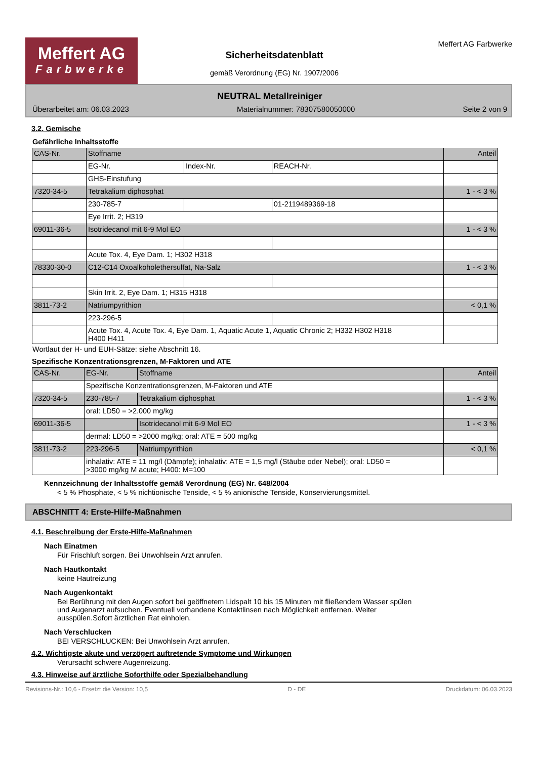Meffert AG
Farbwerke
Sicherheitsdatenblatt
gemäß Verordnung (EG) Nr. 1907/2006
Meffert AG Farbwerke
NEUTRAL Metallreiniger
Überarbeitet am: 06.03.2023 Materialnummer: 78307580050000 Seite 2 von 9
3.2. Gemische
Gefährliche Inhaltsstoffe
| CAS-Nr. | Stoffname | | | Anteil |
| | EG-Nr. | Index-Nr. | REACH-Nr. | |
| | GHS-Einstufung | | | |
| 7320-34-5 | Tetrakalium diphosphat | | | 1 - < 3 % |
| | 230-785-7 | | 01-2119489369-18 | |
| | Eye Irrit. 2; H319 | | | |
| 69011-36-5 | Isotridecanol mit 6-9 Mol EO | | | 1 - < 3 % |
| | Acute Tox. 4, Eye Dam. 1; H302 H318 | | | |
| 78330-30-0 | C12-C14 Oxoalkoholethersulfat, Na-Salz | | | 1 - < 3 % |
| | Skin Irrit. 2, Eye Dam. 1; H315 H318 | | | |
| 3811-73-2 | Natriumpyrithion | | | < 0,1 % |
| | 223-296-5 | | | |
| | Acute Tox. 4, Acute Tox. 4, Eye Dam. 1, Aquatic Acute 1, Aquatic Chronic 2; H332 H302 H318 H400 H411 | | | |
Wortlaut der H- und EUH-Sätze: siehe Abschnitt 16.
Spezifische Konzentrationsgrenzen, M-Faktoren und ATE
| CAS-Nr. | EG-Nr. | Stoffname | Anteil |
| | Spezifische Konzentrationsgrenzen, M-Faktoren und ATE | | |
| 7320-34-5 | 230-785-7 | Tetrakalium diphosphat | 1 - < 3 % |
| | oral: LD50 = >2.000 mg/kg | | |
| 69011-36-5 | | Isotridecanol mit 6-9 Mol EO | 1 - < 3 % |
| | dermal: LD50 = >2000 mg/kg; oral: ATE = 500 mg/kg | | |
| 3811-73-2 | 223-296-5 | Natriumpyrithion | < 0,1 % |
| | inhalativ: ATE = 11 mg/l (Dämpfe); inhalativ: ATE = 1,5 mg/l (Stäube oder Nebel); oral: LD50 = >3000 mg/kg M acute; H400: M=100 | | |
Kennzeichnung der Inhaltsstoffe gemäß Verordnung (EG) Nr. 648/2004
< 5 % Phosphate, < 5 % nichtionische Tenside, < 5 % anionische Tenside, Konservierungsmittel.
ABSCHNITT 4: Erste-Hilfe-Maßnahmen
4.1. Beschreibung der Erste-Hilfe-Maßnahmen
Nach Einatmen
Für Frischluft sorgen. Bei Unwohlsein Arzt anrufen.
Nach Hautkontakt
keine Hautreizung
Nach Augenkontakt
Bei Berührung mit den Augen sofort bei geöffnetem Lidspalt 10 bis 15 Minuten mit fließendem Wasser spülen
und Augenarzt aufsuchen. Eventuell vorhandene Kontaktlinsen nach Möglichkeit entfernen. Weiter
ausspülen.Sofort ärztlichen Rat einholen.
Nach Verschlucken
BEI VERSCHLUCKEN: Bei Unwohlsein Arzt anrufen.
4.2. Wichtigste akute und verzögert auftretende Symptome und Wirkungen
Verursacht schwere Augenreizung.
4.3. Hinweise auf ärztliche Soforthilfe oder Spezialbehandlung
Revisions-Nr.: 10,6 - Ersetzt die Version: 10,5 D - DE Druckdatum: 06.03.2023